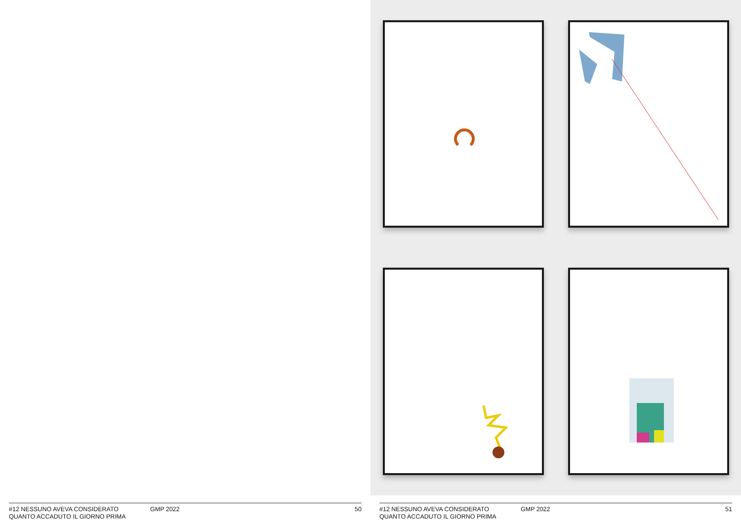#12 NESSUNO AVEVA CONSIDERATO
QUANTO ACCADUTO IL GIORNO PRIMA
GMP 2022 50
#12 NESSUNO AVEVA CONSIDERATO
QUANTO ACCADUTO IL GIORNO PRIMA
GMP 2022 51